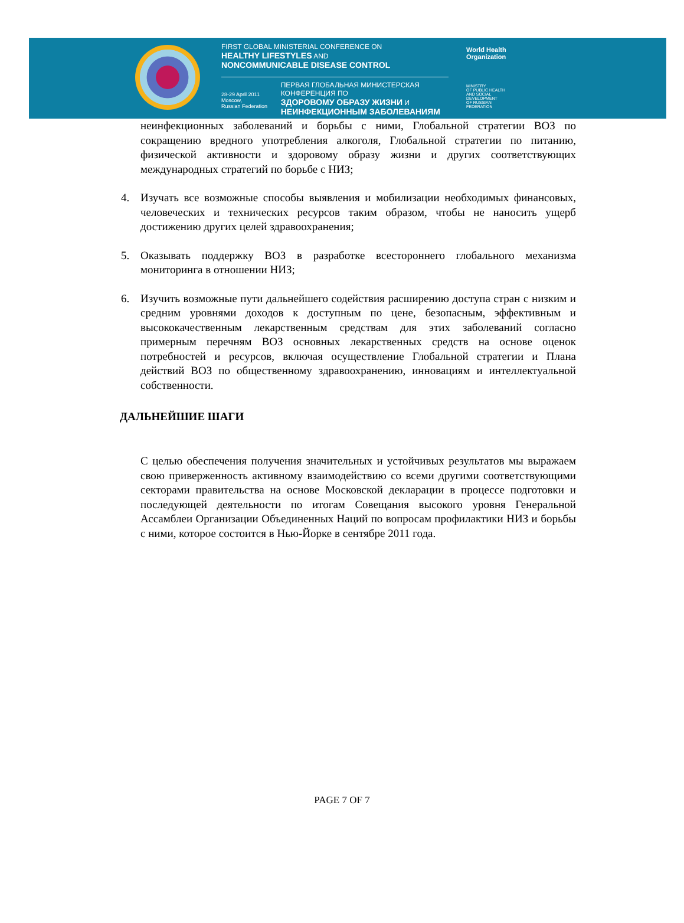FIRST GLOBAL MINISTERIAL CONFERENCE ON
HEALTHY LIFESTYLES AND
NONCOMMUNICABLE DISEASE CONTROL
28-29 April 2011
Moscow,
Russian Federation
ПЕРВАЯ ГЛОБАЛЬНАЯ МИНИСТЕРСКАЯ КОНФЕРЕНЦИЯ ПО
ЗДОРОВОМУ ОБРАЗУ ЖИЗНИ И
НЕИНФЕКЦИОННЫМ ЗАБОЛЕВАНИЯМ
World Health
Organization
MINISTRY
OF PUBLIC HEALTH
AND SOCIAL
DEVELOPMENT
OF RUSSIAN
FEDERATION
неинфекционных заболеваний и борьбы с ними, Глобальной стратегии ВОЗ по сокращению вредного употребления алкоголя, Глобальной стратегии по питанию, физической активности и здоровому образу жизни и других соответствующих международных стратегий по борьбе с НИЗ;
4. Изучать все возможные способы выявления и мобилизации необходимых финансовых, человеческих и технических ресурсов таким образом, чтобы не наносить ущерб достижению других целей здравоохранения;
5. Оказывать поддержку ВОЗ в разработке всестороннего глобального механизма мониторинга в отношении НИЗ;
6. Изучить возможные пути дальнейшего содействия расширению доступа стран с низким и средним уровнями доходов к доступным по цене, безопасным, эффективным и высококачественным лекарственным средствам для этих заболеваний согласно примерным перечням ВОЗ основных лекарственных средств на основе оценок потребностей и ресурсов, включая осуществление Глобальной стратегии и Плана действий ВОЗ по общественному здравоохранению, инновациям и интеллектуальной собственности.
ДАЛЬНЕЙШИЕ ШАГИ
С целью обеспечения получения значительных и устойчивых результатов мы выражаем свою приверженность активному взаимодействию со всеми другими соответствующими секторами правительства на основе Московской декларации в процессе подготовки и последующей деятельности по итогам Совещания высокого уровня Генеральной Ассамблеи Организации Объединенных Наций по вопросам профилактики НИЗ и борьбы с ними, которое состоится в Нью-Йорке в сентябре 2011 года.
PAGE 7 OF 7